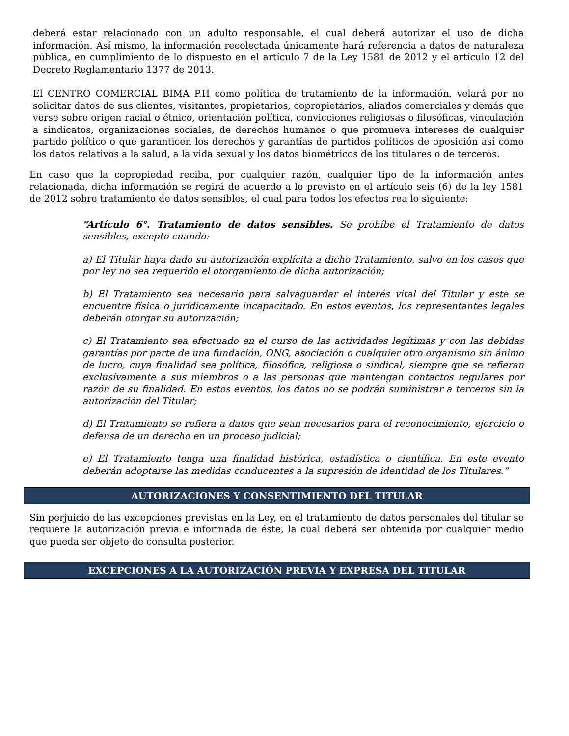deberá estar relacionado con un adulto responsable, el cual deberá autorizar el uso de dicha información. Así mismo, la información recolectada únicamente hará referencia a datos de naturaleza pública, en cumplimiento de lo dispuesto en el artículo 7 de la Ley 1581 de 2012 y el artículo 12 del Decreto Reglamentario 1377 de 2013.
El CENTRO COMERCIAL BIMA P.H como política de tratamiento de la información, velará por no solicitar datos de sus clientes, visitantes, propietarios, copropietarios, aliados comerciales y demás que verse sobre origen racial o étnico, orientación política, convicciones religiosas o filosóficas, vinculación a sindicatos, organizaciones sociales, de derechos humanos o que promueva intereses de cualquier partido político o que garanticen los derechos y garantías de partidos políticos de oposición así como los datos relativos a la salud, a la vida sexual y los datos biométricos de los titulares o de terceros.
En caso que la copropiedad reciba, por cualquier razón, cualquier tipo de la información antes relacionada, dicha información se regirá de acuerdo a lo previsto en el artículo seis (6) de la ley 1581 de 2012 sobre tratamiento de datos sensibles, el cual para todos los efectos rea lo siguiente:
“Artículo 6°. Tratamiento de datos sensibles. Se prohíbe el Tratamiento de datos sensibles, excepto cuando:
a) El Titular haya dado su autorización explícita a dicho Tratamiento, salvo en los casos que por ley no sea requerido el otorgamiento de dicha autorización;
b) El Tratamiento sea necesario para salvaguardar el interés vital del Titular y este se encuentre física o jurídicamente incapacitado. En estos eventos, los representantes legales deberán otorgar su autorización;
c) El Tratamiento sea efectuado en el curso de las actividades legítimas y con las debidas garantías por parte de una fundación, ONG, asociación o cualquier otro organismo sin ánimo de lucro, cuya finalidad sea política, filosófica, religiosa o sindical, siempre que se refieran exclusivamente a sus miembros o a las personas que mantengan contactos regulares por razón de su finalidad. En estos eventos, los datos no se podrán suministrar a terceros sin la autorización del Titular;
d) El Tratamiento se refiera a datos que sean necesarios para el reconocimiento, ejercicio o defensa de un derecho en un proceso judicial;
e) El Tratamiento tenga una finalidad histórica, estadística o científica. En este evento deberán adoptarse las medidas conducentes a la supresión de identidad de los Titulares.”
AUTORIZACIONES Y CONSENTIMIENTO DEL TITULAR
Sin perjuicio de las excepciones previstas en la Ley, en el tratamiento de datos personales del titular se requiere la autorización previa e informada de éste, la cual deberá ser obtenida por cualquier medio que pueda ser objeto de consulta posterior.
EXCEPCIONES A LA AUTORIZACIÓN PREVIA Y EXPRESA DEL TITULAR